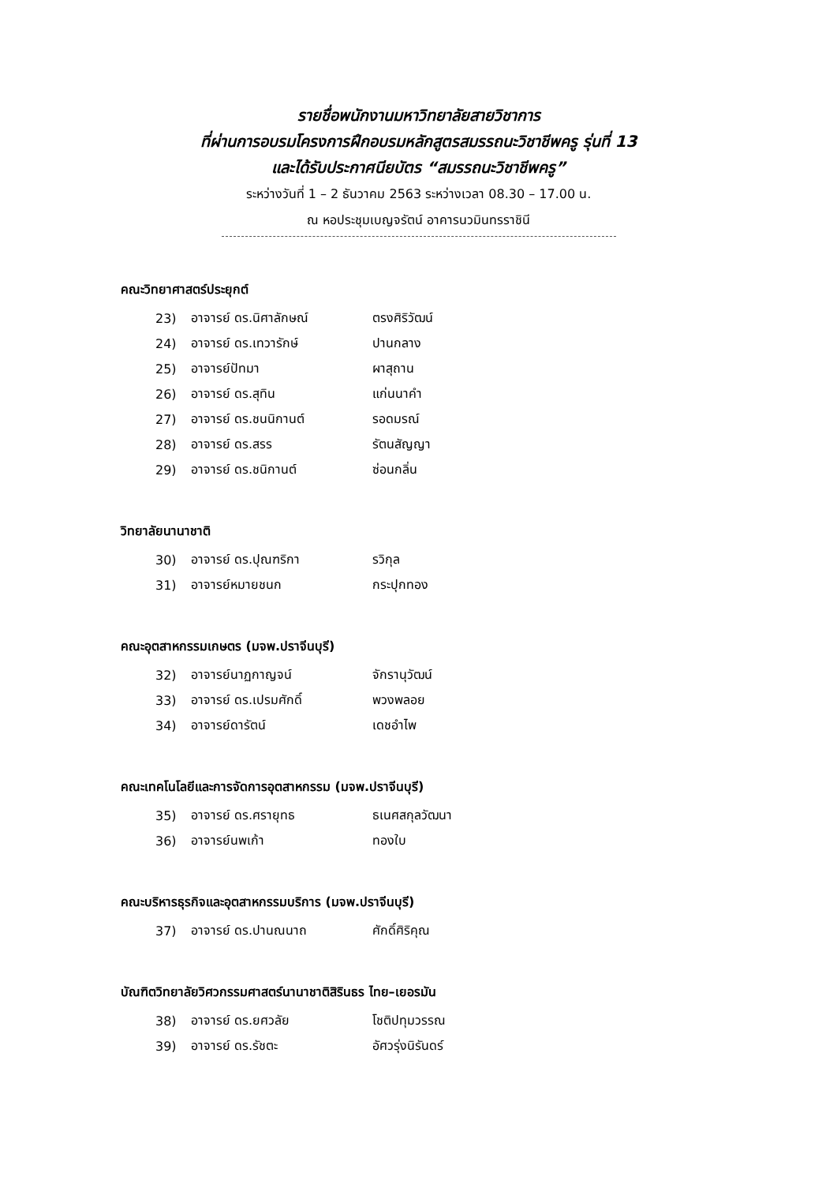รายชื่อพนักงานมหาวิทยาลัยสายวิชาการ
ที่ผ่านการอบรมโครงการฝึกอบรมหลักสูตรสมรรถนะวิชาชีพครู รุ่นที่ 13
และได้รับประกาศนียบัตร “สมรรถนะวิชาชีพครู”
ระหว่างวันที่ 1 – 2 ธันวาคม 2563 ระหว่างเวลา 08.30 – 17.00 น.
ณ หอประชุมเบญจรัตน์ อาคารนวมินทรราชินี
คณะวิทยาศาสตร์ประยุกต์
| 23) | อาจารย์ ดร.นิศาลักษณ์ | ตรงศิริวัฒน์ |
| 24) | อาจารย์ ดร.เทวารักษ์ | ปานกลาง |
| 25) | อาจารย์ปัทมา | ผาสุถาน |
| 26) | อาจารย์ ดร.สุทิน | แก่นนาคำ |
| 27) | อาจารย์ ดร.ชนนิกานต์ | รอดมรณ์ |
| 28) | อาจารย์ ดร.สรร | รัตนสัญญา |
| 29) | อาจารย์ ดร.ชนิกานต์ | ซ่อนกลิ่น |
วิทยาลัยนานาชาติ
| 30) | อาจารย์ ดร.ปุณฑริกา | รวิกุล |
| 31) | อาจารย์หมายชนก | กระปุกทอง |
คณะอุตสาหกรรมเกษตร (มจพ.ปราจีนบุรี)
| 32) | อาจารย์นาฏกาญจน์ | จักรานุวัฒน์ |
| 33) | อาจารย์ ดร.เปรมศักดิ์ | พวงพลอย |
| 34) | อาจารย์ดารัตน์ | เดชอำไพ |
คณะเทคโนโลยีและการจัดการอุตสาหกรรม (มจพ.ปราจีนบุรี)
| 35) | อาจารย์ ดร.ศรายุทธ | ธเนศสกุลวัฒนา |
| 36) | อาจารย์นพเก้า | ทองใบ |
คณะบริหารธุรกิจและอุตสาหกรรมบริการ (มจพ.ปราจีนบุรี)
| 37) | อาจารย์ ดร.ปานณนาถ | ศักดิ์ศิริคุณ |
บัณฑิตวิทยาลัยวิศวกรรมศาสตร์นานาชาติสิรินธร ไทย–เยอรมัน
| 38) | อาจารย์ ดร.ยศวลัย | โชติปทุมวรรณ |
| 39) | อาจารย์ ดร.รัชตะ | อัศวรุ่งนิรันดร์ |